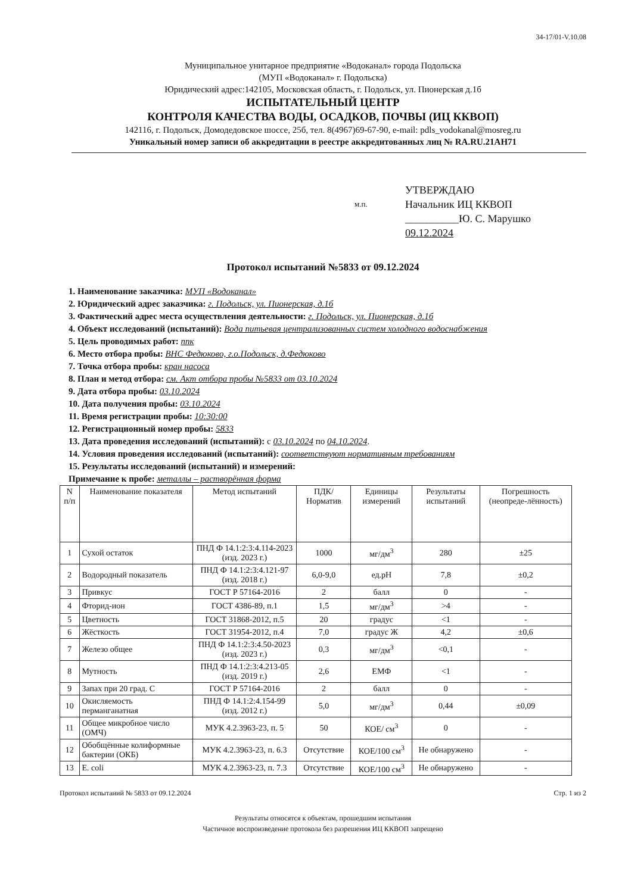34-17/01-V.10.08
Муниципальное унитарное предприятие «Водоканал» города Подольска
(МУП «Водоканал» г. Подольска)
Юридический адрес:142105, Московская область, г. Подольск, ул. Пионерская д.1б
ИСПЫТАТЕЛЬНЫЙ ЦЕНТР
КОНТРОЛЯ КАЧЕСТВА ВОДЫ, ОСАДКОВ, ПОЧВЫ (ИЦ ККВОП)
142116, г. Подольск, Домодедовское шоссе, 25б, тел. 8(4967)69-67-90, e-mail: pdls_vodokanal@mosreg.ru
Уникальный номер записи об аккредитации в реестре аккредитованных лиц № RA.RU.21AH71
м.п.
УТВЕРЖДАЮ
Начальник ИЦ ККВОП
__________Ю. С. Марушко
09.12.2024
Протокол испытаний №5833 от 09.12.2024
1. Наименование заказчика: МУП «Водоканал»
2. Юридический адрес заказчика: г. Подольск, ул. Пионерская, д.1б
3. Фактический адрес места осуществления деятельности: г. Подольск, ул. Пионерская, д.1б
4. Объект исследований (испытаний): Вода питьевая централизованных систем холодного водоснабжения
5. Цель проводимых работ: ппк
6. Место отбора пробы: ВНС Федюково, г.о.Подольск, д.Федюково
7. Точка отбора пробы: кран насоса
8. План и метод отбора: см. Акт отбора пробы №5833 от 03.10.2024
9. Дата отбора пробы: 03.10.2024
10. Дата получения пробы: 03.10.2024
11. Время регистрации пробы: 10:30:00
12. Регистрационный номер пробы: 5833
13. Дата проведения исследований (испытаний): с 03.10.2024 по 04.10.2024.
14. Условия проведения исследований (испытаний): соответствуют нормативным требованиям
15. Результаты исследований (испытаний) и измерений:
Примечание к пробе: металлы – растворённая форма
| N п/п | Наименование показателя | Метод испытаний | ПДК/ Норматив | Единицы измерений | Результаты испытаний | Погрешность (неопреде-лённость) |
| --- | --- | --- | --- | --- | --- | --- |
| 1 | Сухой остаток | ПНД Ф 14.1:2:3:4.114-2023 (изд. 2023 г.) | 1000 | мг/дм<sup>3</sup> | 280 | ±25 |
| 2 | Водородный показатель | ПНД Ф 14.1:2:3:4.121-97 (изд. 2018 г.) | 6,0-9,0 | ед.pH | 7,8 | ±0,2 |
| 3 | Привкус | ГОСТ Р 57164-2016 | 2 | балл | 0 | - |
| 4 | Фторид-ион | ГОСТ 4386-89, п.1 | 1,5 | мг/дм<sup>3</sup> | >4 | - |
| 5 | Цветность | ГОСТ 31868-2012, п.5 | 20 | градус | <1 | - |
| 6 | Жёсткость | ГОСТ 31954-2012, п.4 | 7,0 | градус Ж | 4,2 | ±0,6 |
| 7 | Железо общее | ПНД Ф 14.1:2:3:4.50-2023 (изд. 2023 г.) | 0,3 | мг/дм<sup>3</sup> | <0,1 | - |
| 8 | Мутность | ПНД Ф 14.1:2:3:4.213-05 (изд. 2019 г.) | 2,6 | ЕМФ | <1 | - |
| 9 | Запах при 20 град. С | ГОСТ Р 57164-2016 | 2 | балл | 0 | - |
| 10 | Окисляемость перманганатная | ПНД Ф 14.1:2:4.154-99 (изд. 2012 г.) | 5,0 | мг/дм<sup>3</sup> | 0,44 | ±0,09 |
| 11 | Общее микробное число (ОМЧ) | МУК 4.2.3963-23, п. 5 | 50 | КОЕ/ см<sup>3</sup> | 0 | - |
| 12 | Обобщённые колиформные бактерии (ОКБ) | МУК 4.2.3963-23, п. 6.3 | Отсутствие | КОЕ/100 см<sup>3</sup> | Не обнаружено | - |
| 13 | E. coli | МУК 4.2.3963-23, п. 7.3 | Отсутствие | КОЕ/100 см<sup>3</sup> | Не обнаружено | - |
Протокол испытаний № 5833 от 09.12.2024 Стр. 1 из 2
Результаты относятся к объектам, прошедшим испытания
Частичное воспроизведение протокола без разрешения ИЦ ККВОП запрещено